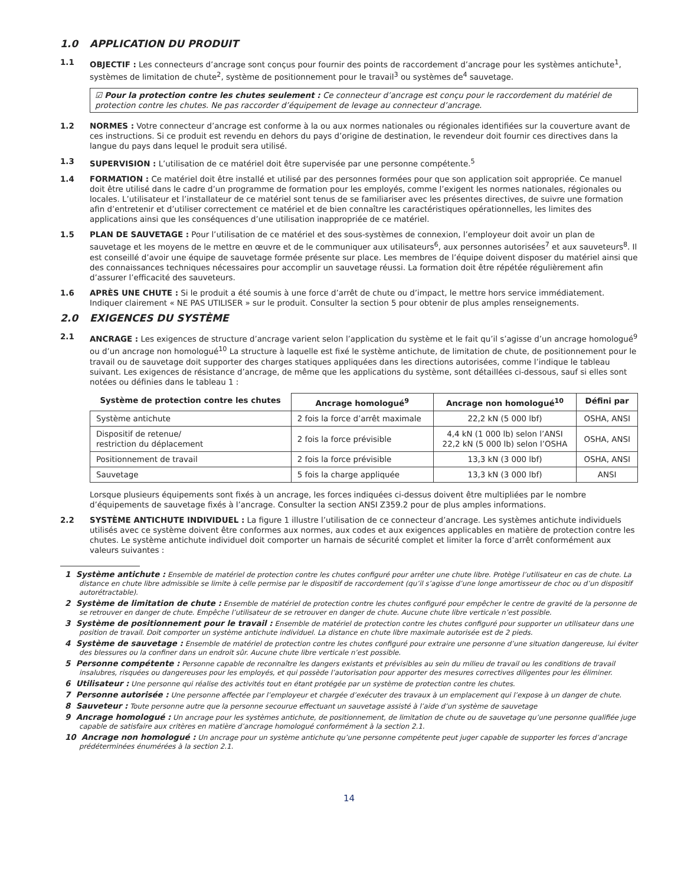1.0 APPLICATION DU PRODUIT
1.1 OBJECTIF : Les connecteurs d’ancrage sont conçus pour fournir des points de raccordement d’ancrage pour les systèmes antichute<sup>1</sup>, systèmes de limitation de chute<sup>2</sup>, système de positionnement pour le travail<sup>3</sup> ou systèmes de<sup>4</sup> sauvetage.
☑ Pour la protection contre les chutes seulement : Ce connecteur d’ancrage est conçu pour le raccordement du matériel de protection contre les chutes. Ne pas raccorder d’équipement de levage au connecteur d’ancrage.
1.2 NORMES : Votre connecteur d’ancrage est conforme à la ou aux normes nationales ou régionales identifiées sur la couverture avant de ces instructions. Si ce produit est revendu en dehors du pays d’origine de destination, le revendeur doit fournir ces directives dans la langue du pays dans lequel le produit sera utilisé.
1.3 SUPERVISION : L’utilisation de ce matériel doit être supervisée par une personne compétente.<sup>5</sup>
1.4 FORMATION : Ce matériel doit être installé et utilisé par des personnes formées pour que son application soit appropriée. Ce manuel doit être utilisé dans le cadre d’un programme de formation pour les employés, comme l’exigent les normes nationales, régionales ou locales. L’utilisateur et l’installateur de ce matériel sont tenus de se familiariser avec les présentes directives, de suivre une formation afin d’entretenir et d’utiliser correctement ce matériel et de bien connaître les caractéristiques opérationnelles, les limites des applications ainsi que les conséquences d’une utilisation inappropriée de ce matériel.
1.5 PLAN DE SAUVETAGE : Pour l’utilisation de ce matériel et des sous-systèmes de connexion, l’employeur doit avoir un plan de sauvetage et les moyens de le mettre en œuvre et de le communiquer aux utilisateurs<sup>6</sup>, aux personnes autorisées<sup>7</sup> et aux sauveteurs<sup>8</sup>. Il est conseillé d’avoir une équipe de sauvetage formée présente sur place. Les membres de l’équipe doivent disposer du matériel ainsi que des connaissances techniques nécessaires pour accomplir un sauvetage réussi. La formation doit être répétée régulièrement afin d’assurer l’efficacité des sauveteurs.
1.6 APRÈS UNE CHUTE : Si le produit a été soumis à une force d’arrêt de chute ou d’impact, le mettre hors service immédiatement. Indiquer clairement « NE PAS UTILISER » sur le produit. Consulter la section 5 pour obtenir de plus amples renseignements.
2.0 EXIGENCES DU SYSTÈME
2.1 ANCRAGE : Les exigences de structure d’ancrage varient selon l’application du système et le fait qu’il s’agisse d’un ancrage homologué<sup>9</sup> ou d’un ancrage non homologué<sup>10</sup> La structure à laquelle est fixé le système antichute, de limitation de chute, de positionnement pour le travail ou de sauvetage doit supporter des charges statiques appliquées dans les directions autorisées, comme l’indique le tableau suivant. Les exigences de résistance d’ancrage, de même que les applications du système, sont détaillées ci-dessous, sauf si elles sont notées ou définies dans le tableau 1 :
| Système de protection contre les chutes | Ancrage homologué<sup>9</sup> | Ancrage non homologué<sup>10</sup> | Défini par |
| --- | --- | --- | --- |
| Système antichute | 2 fois la force d’arrêt maximale | 22,2 kN (5 000 lbf) | OSHA, ANSI |
| Dispositif de retenue/ restriction du déplacement | 2 fois la force prévisible | 4,4 kN (1 000 lb) selon l’ANSI 22,2 kN (5 000 lb) selon l’OSHA | OSHA, ANSI |
| Positionnement de travail | 2 fois la force prévisible | 13,3 kN (3 000 lbf) | OSHA, ANSI |
| Sauvetage | 5 fois la charge appliquée | 13,3 kN (3 000 lbf) | ANSI |
Lorsque plusieurs équipements sont fixés à un ancrage, les forces indiquées ci-dessus doivent être multipliées par le nombre d’équipements de sauvetage fixés à l’ancrage. Consulter la section ANSI Z359.2 pour de plus amples informations.
2.2 SYSTÈME ANTICHUTE INDIVIDUEL : La figure 1 illustre l’utilisation de ce connecteur d’ancrage. Les systèmes antichute individuels utilisés avec ce système doivent être conformes aux normes, aux codes et aux exigences applicables en matière de protection contre les chutes. Le système antichute individuel doit comporter un harnais de sécurité complet et limiter la force d’arrêt conformément aux valeurs suivantes :
1 Système antichute : Ensemble de matériel de protection contre les chutes configuré pour arrêter une chute libre. Protège l’utilisateur en cas de chute. La distance en chute libre admissible se limite à celle permise par le dispositif de raccordement (qu’il s’agisse d’une longe amortisseur de choc ou d’un dispositif autorétractable).
2 Système de limitation de chute : Ensemble de matériel de protection contre les chutes configuré pour empêcher le centre de gravité de la personne de se retrouver en danger de chute. Empêche l’utilisateur de se retrouver en danger de chute. Aucune chute libre verticale n’est possible.
3 Système de positionnement pour le travail : Ensemble de matériel de protection contre les chutes configuré pour supporter un utilisateur dans une position de travail. Doit comporter un système antichute individuel. La distance en chute libre maximale autorisée est de 2 pieds.
4 Système de sauvetage : Ensemble de matériel de protection contre les chutes configuré pour extraire une personne d’une situation dangereuse, lui éviter des blessures ou la confiner dans un endroit sûr. Aucune chute libre verticale n’est possible.
5 Personne compétente : Personne capable de reconnaître les dangers existants et prévisibles au sein du milieu de travail ou les conditions de travail insalubres, risquées ou dangereuses pour les employés, et qui possède l’autorisation pour apporter des mesures correctives diligentes pour les éliminer.
6 Utilisateur : Une personne qui réalise des activités tout en étant protégée par un système de protection contre les chutes.
7 Personne autorisée : Une personne affectée par l’employeur et chargée d’exécuter des travaux à un emplacement qui l’expose à un danger de chute.
8 Sauveteur : Toute personne autre que la personne secourue effectuant un sauvetage assisté à l’aide d’un système de sauvetage
9 Ancrage homologué : Un ancrage pour les systèmes antichute, de positionnement, de limitation de chute ou de sauvetage qu’une personne qualifiée juge capable de satisfaire aux critères en matière d’ancrage homologué conformément à la section 2.1.
10 Ancrage non homologué : Un ancrage pour un système antichute qu’une personne compétente peut juger capable de supporter les forces d’ancrage prédéterminées énumérées à la section 2.1.
14